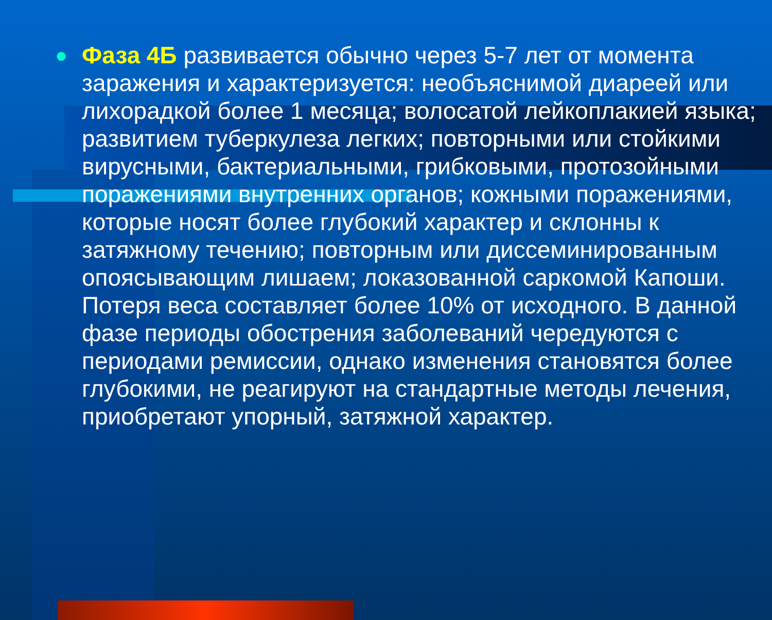●
Фаза 4Б развивается обычно через 5-7 лет от момента заражения и характеризуется: необъяснимой диареей или лихорадкой более 1 месяца; волосатой лейкоплакией языка; развитием туберкулеза легких; повторными или стойкими вирусными, бактериальными, грибковыми, протозойными поражениями внутренних органов; кожными поражениями, которые носят более глубокий характер и склонны к затяжному течению; повторным или диссеминированным опоясывающим лишаем; локазованной саркомой Капоши. Потеря веса составляет более 10% от исходного. В данной фазе периоды обострения заболеваний чередуются с периодами ремиссии, однако изменения становятся более глубокими, не реагируют на стандартные методы лечения, приобретают упорный, затяжной характер.